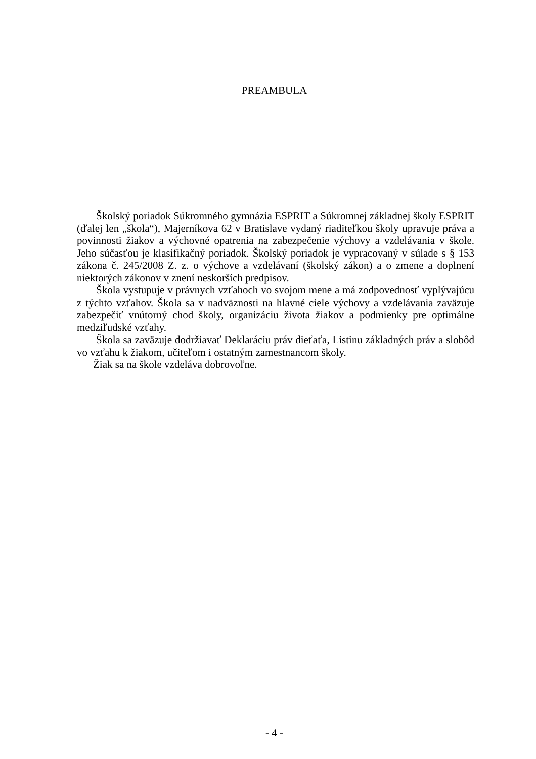PREAMBULA
Školský poriadok Súkromného gymnázia ESPRIT a Súkromnej základnej školy ESPRIT (ďalej len „škola“), Majerníkova 62 v Bratislave vydaný riaditeľkou školy upravuje práva a povinnosti žiakov a výchovné opatrenia na zabezpečenie výchovy a vzdelávania v škole. Jeho súčasťou je klasifikačný poriadok. Školský poriadok je vypracovaný v súlade s § 153 zákona č. 245/2008 Z. z. o výchove a vzdelávaní (školský zákon) a o zmene a doplnení niektorých zákonov v znení neskorších predpisov.
Škola vystupuje v právnych vzťahoch vo svojom mene a má zodpovednosť vyplývajúcu z týchto vzťahov. Škola sa v nadväznosti na hlavné ciele výchovy a vzdelávania zaväzuje zabezpečiť vnútorný chod školy, organizáciu života žiakov a podmienky pre optimálne medziľudské vzťahy.
Škola sa zaväzuje dodržiavať Deklaráciu práv dieťaťa, Listinu základných práv a slobôd vo vzťahu k žiakom, učiteľom i ostatným zamestnancom školy.
Žiak sa na škole vzdeláva dobrovoľne.
- 4 -